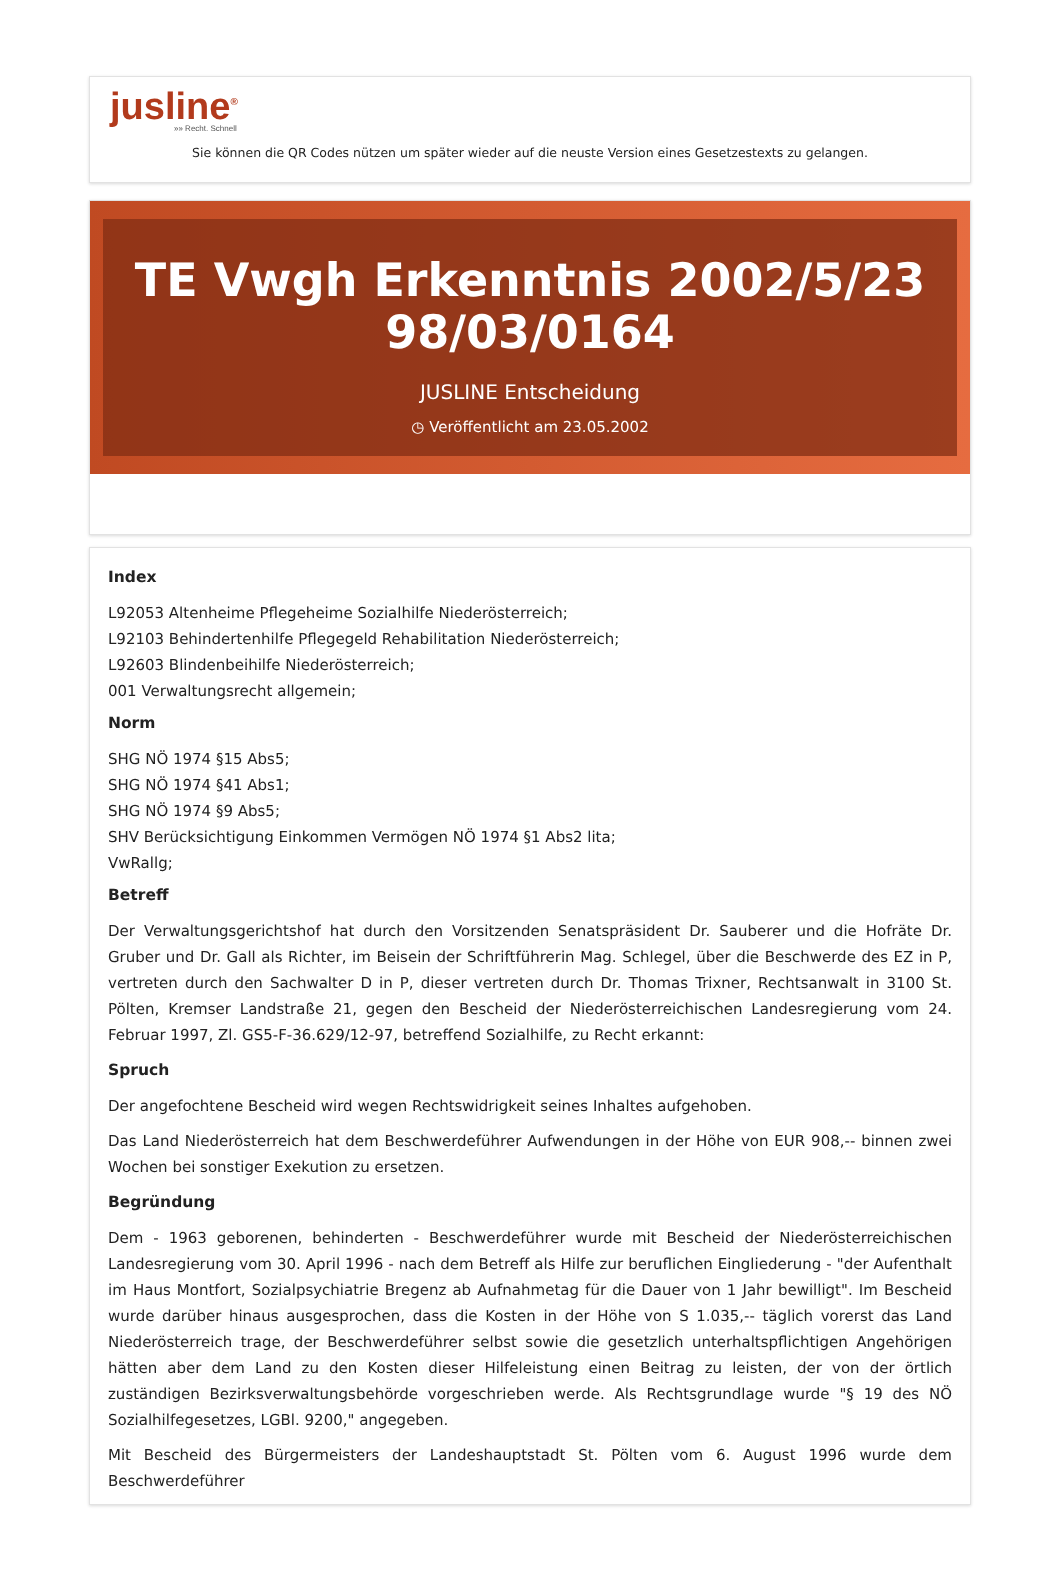jusline<sup>®</sup>
»» Recht. Schnell
Sie können die QR Codes nützen um später wieder auf die neuste Version eines Gesetzestexts zu gelangen.
TE Vwgh Erkenntnis 2002/5/23 98/03/0164
JUSLINE Entscheidung
◷ Veröffentlicht am 23.05.2002
Index
L92053 Altenheime Pflegeheime Sozialhilfe Niederösterreich;
L92103 Behindertenhilfe Pflegegeld Rehabilitation Niederösterreich;
L92603 Blindenbeihilfe Niederösterreich;
001 Verwaltungsrecht allgemein;
Norm
SHG NÖ 1974 §15 Abs5;
SHG NÖ 1974 §41 Abs1;
SHG NÖ 1974 §9 Abs5;
SHV Berücksichtigung Einkommen Vermögen NÖ 1974 §1 Abs2 lita;
VwRallg;
Betreff
Der Verwaltungsgerichtshof hat durch den Vorsitzenden Senatspräsident Dr. Sauberer und die Hofräte Dr. Gruber und Dr. Gall als Richter, im Beisein der Schriftführerin Mag. Schlegel, über die Beschwerde des EZ in P, vertreten durch den Sachwalter D in P, dieser vertreten durch Dr. Thomas Trixner, Rechtsanwalt in 3100 St. Pölten, Kremser Landstraße 21, gegen den Bescheid der Niederösterreichischen Landesregierung vom 24. Februar 1997, Zl. GS5-F-36.629/12-97, betreffend Sozialhilfe, zu Recht erkannt:
Spruch
Der angefochtene Bescheid wird wegen Rechtswidrigkeit seines Inhaltes aufgehoben.
Das Land Niederösterreich hat dem Beschwerdeführer Aufwendungen in der Höhe von EUR 908,-- binnen zwei Wochen bei sonstiger Exekution zu ersetzen.
Begründung
Dem - 1963 geborenen, behinderten - Beschwerdeführer wurde mit Bescheid der Niederösterreichischen Landesregierung vom 30. April 1996 - nach dem Betreff als Hilfe zur beruflichen Eingliederung - "der Aufenthalt im Haus Montfort, Sozialpsychiatrie Bregenz ab Aufnahmetag für die Dauer von 1 Jahr bewilligt". Im Bescheid wurde darüber hinaus ausgesprochen, dass die Kosten in der Höhe von S 1.035,-- täglich vorerst das Land Niederösterreich trage, der Beschwerdeführer selbst sowie die gesetzlich unterhaltspflichtigen Angehörigen hätten aber dem Land zu den Kosten dieser Hilfeleistung einen Beitrag zu leisten, der von der örtlich zuständigen Bezirksverwaltungsbehörde vorgeschrieben werde. Als Rechtsgrundlage wurde "§ 19 des NÖ Sozialhilfegesetzes, LGBl. 9200," angegeben.
Mit Bescheid des Bürgermeisters der Landeshauptstadt St. Pölten vom 6. August 1996 wurde dem Beschwerdeführer